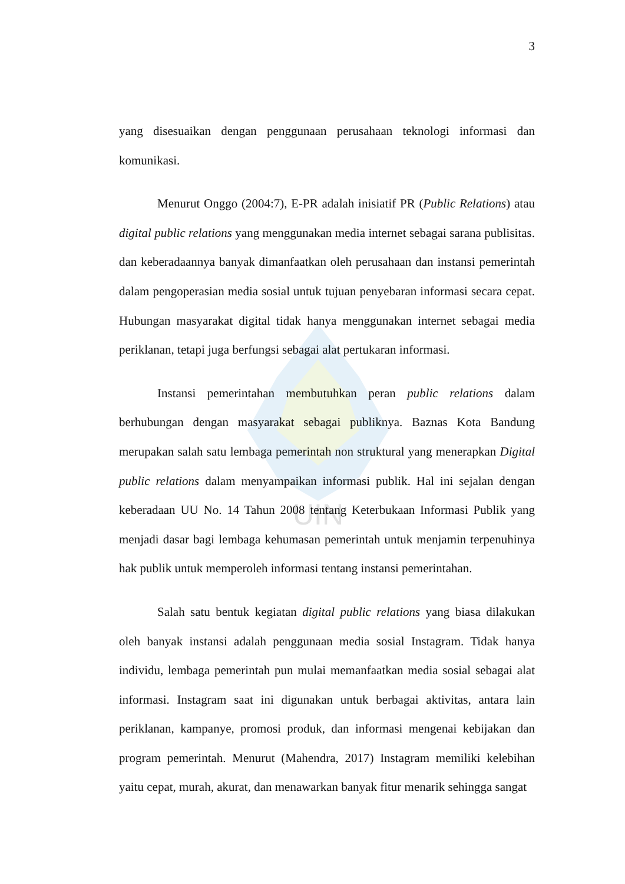UIN
3
yang disesuaikan dengan penggunaan perusahaan teknologi informasi dan komunikasi.
Menurut Onggo (2004:7), E-PR adalah inisiatif PR (Public Relations) atau digital public relations yang menggunakan media internet sebagai sarana publisitas. dan keberadaannya banyak dimanfaatkan oleh perusahaan dan instansi pemerintah dalam pengoperasian media sosial untuk tujuan penyebaran informasi secara cepat. Hubungan masyarakat digital tidak hanya menggunakan internet sebagai media periklanan, tetapi juga berfungsi sebagai alat pertukaran informasi.
Instansi pemerintahan membutuhkan peran public relations dalam berhubungan dengan masyarakat sebagai publiknya. Baznas Kota Bandung merupakan salah satu lembaga pemerintah non struktural yang menerapkan Digital public relations dalam menyampaikan informasi publik. Hal ini sejalan dengan keberadaan UU No. 14 Tahun 2008 tentang Keterbukaan Informasi Publik yang menjadi dasar bagi lembaga kehumasan pemerintah untuk menjamin terpenuhinya hak publik untuk memperoleh informasi tentang instansi pemerintahan.
Salah satu bentuk kegiatan digital public relations yang biasa dilakukan oleh banyak instansi adalah penggunaan media sosial Instagram. Tidak hanya individu, lembaga pemerintah pun mulai memanfaatkan media sosial sebagai alat informasi. Instagram saat ini digunakan untuk berbagai aktivitas, antara lain periklanan, kampanye, promosi produk, dan informasi mengenai kebijakan dan program pemerintah. Menurut (Mahendra, 2017) Instagram memiliki kelebihan yaitu cepat, murah, akurat, dan menawarkan banyak fitur menarik sehingga sangat